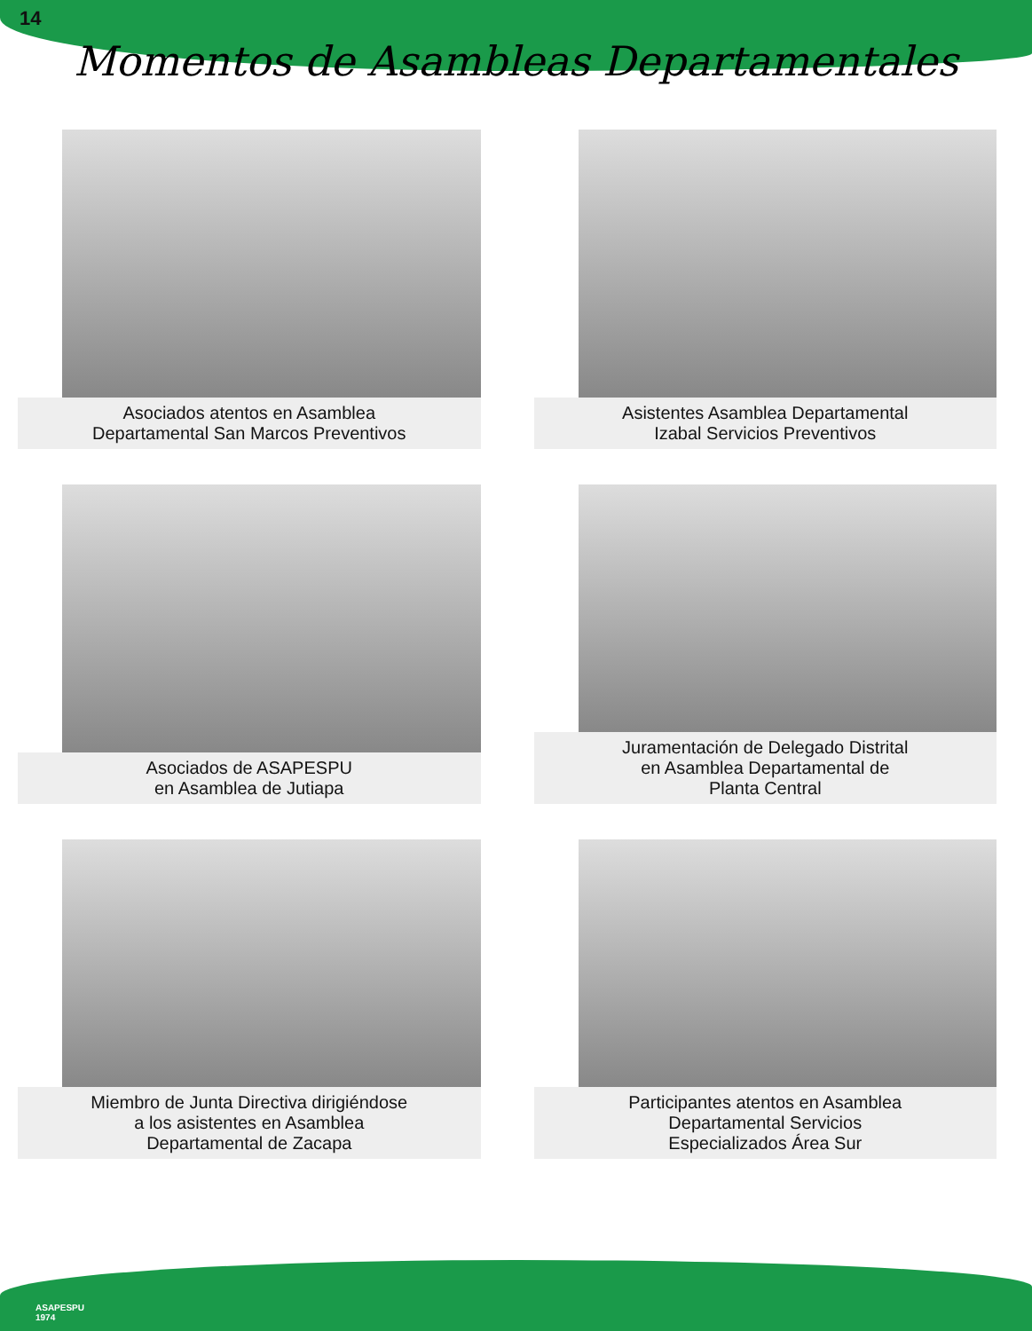14
Momentos de Asambleas Departamentales
Asociados atentos en Asamblea
Departamental San Marcos Preventivos
Asistentes Asamblea Departamental
Izabal Servicios Preventivos
Asociados de ASAPESPU
en Asamblea de Jutiapa
Juramentación de Delegado Distrital
en Asamblea Departamental de
Planta Central
Miembro de Junta Directiva dirigiéndose
a los asistentes en Asamblea
Departamental de Zacapa
Participantes atentos en Asamblea
Departamental Servicios
Especializados Área Sur
ASAPESPU
1974